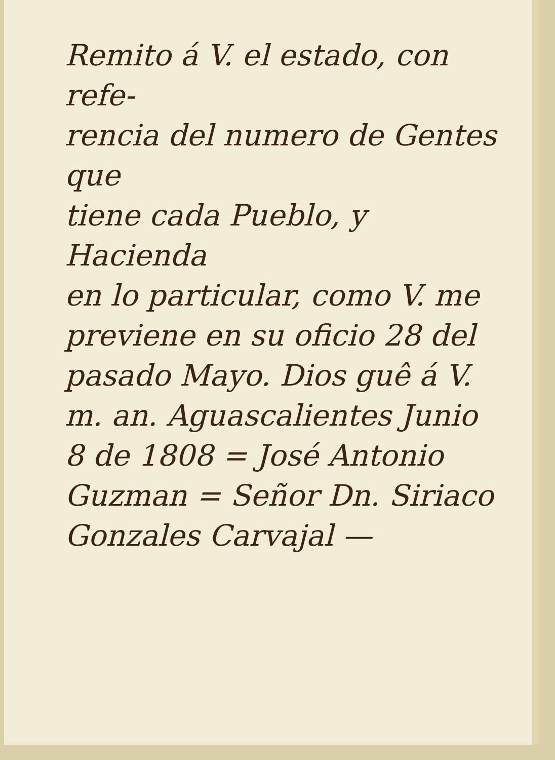Remito á V. el estado, con refe-
rencia del numero de Gentes que
tiene cada Pueblo, y Hacienda
en lo particular, como V. me
previene en su oficio 28 del
pasado Mayo. Dios guê á V.
m. an. Aguascalientes Junio
8 de 1808 = José Antonio
Guzman = Señor Dn. Siriaco
Gonzales Carvajal —